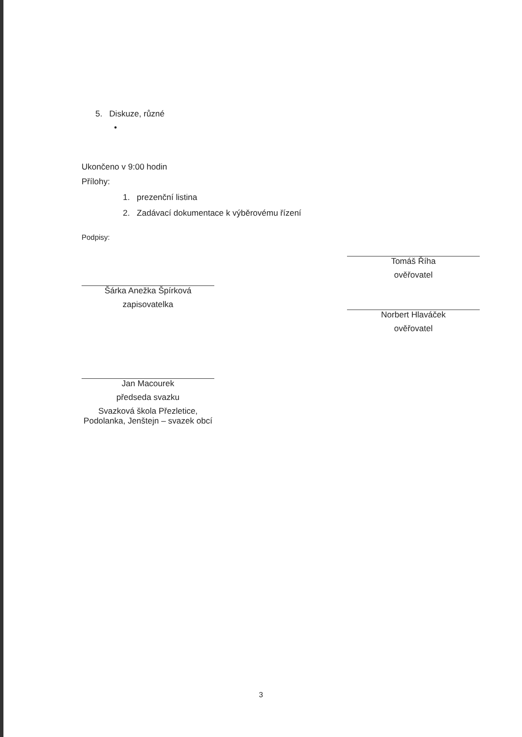5. Diskuze, různé
•
Ukončeno v 9:00 hodin
Přílohy:
1. prezenční listina
2. Zadávací dokumentace k výběrovému řízení
Podpisy:
Šárka Anežka Špírková
zapisovatelka
Jan Macourek
předseda svazku
Svazková škola Přezletice, Podolanka, Jenštejn – svazek obcí
Tomáš Říha
ověřovatel
Norbert Hlaváček
ověřovatel
3